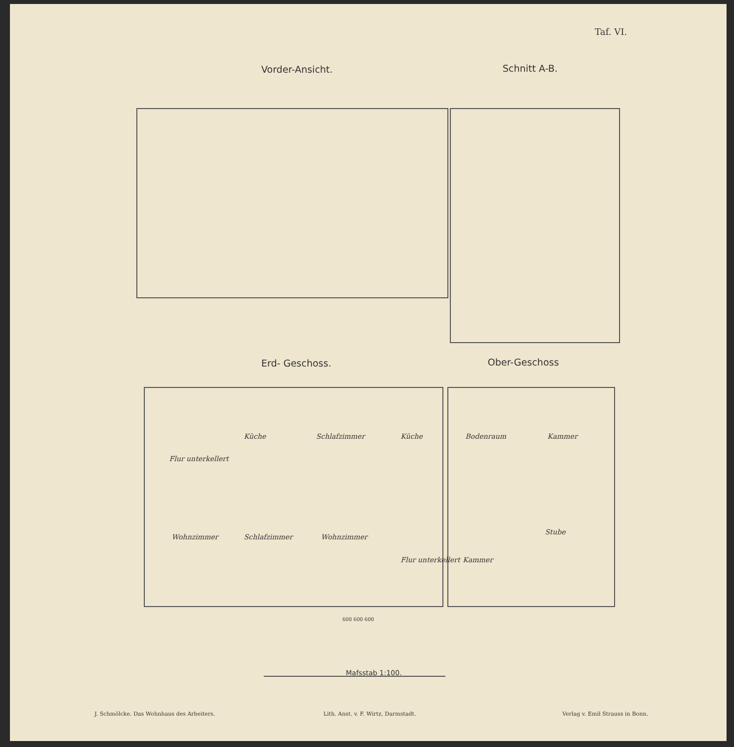Taf. VI.
Vorder-Ansicht. Schnitt A-B.
Erd- Geschoss. Ober-Geschoss
Küche Schlafzimmer Küche Bodenraum Kammer
Flur unterkellert
Wohnzimmer Schlafzimmer Wohnzimmer
Stube
Kammer
Flur unterkellert
600 600 600
Mafsstab 1:100.
J. Schmölcke. Das Wohnhaus des Arbeiters.
Lith. Anst. v. F. Wirtz, Darmstadt.
Verlag v. Emil Strauss in Bonn.